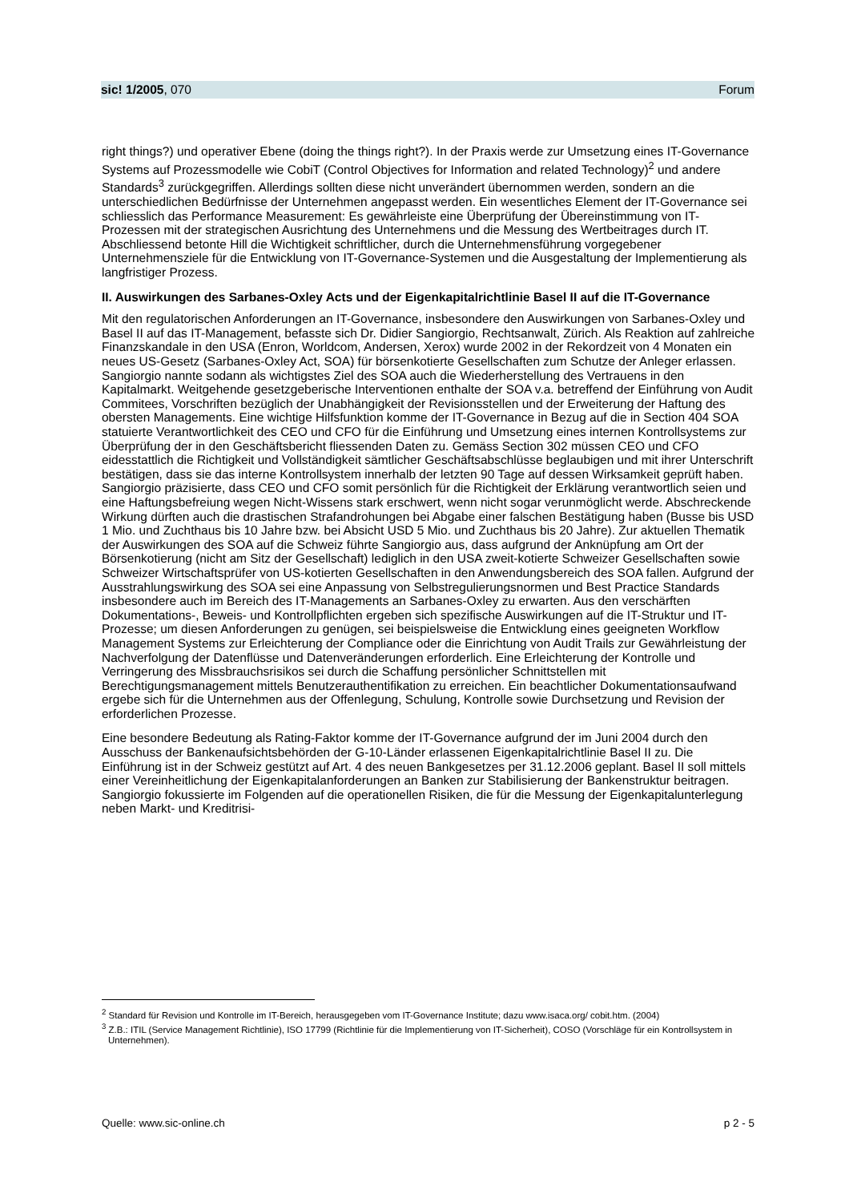sic! 1/2005, 070 Forum
right things?) und operativer Ebene (doing the things right?). In der Praxis werde zur Umsetzung eines IT-Governance Systems auf Prozessmodelle wie CobiT (Control Objectives for Information and related Technology)<sup>2</sup> und andere Standards<sup>3</sup> zurückgegriffen. Allerdings sollten diese nicht unverändert übernommen werden, sondern an die unterschiedlichen Bedürfnisse der Unternehmen angepasst werden. Ein wesentliches Element der IT-Governance sei schliesslich das Performance Measurement: Es gewährleiste eine Überprüfung der Übereinstimmung von IT-Prozessen mit der strategischen Ausrichtung des Unternehmens und die Messung des Wertbeitrages durch IT. Abschliessend betonte Hill die Wichtigkeit schriftlicher, durch die Unternehmensführung vorgegebener Unternehmensziele für die Entwicklung von IT-Governance-Systemen und die Ausgestaltung der Implementierung als langfristiger Prozess.
II. Auswirkungen des Sarbanes-Oxley Acts und der Eigenkapitalrichtlinie Basel II auf die IT-Governance
Mit den regulatorischen Anforderungen an IT-Governance, insbesondere den Auswirkungen von Sarbanes-Oxley und Basel II auf das IT-Management, befasste sich Dr. Didier Sangiorgio, Rechtsanwalt, Zürich. Als Reaktion auf zahlreiche Finanzskandale in den USA (Enron, Worldcom, Andersen, Xerox) wurde 2002 in der Rekordzeit von 4 Monaten ein neues US-Gesetz (Sarbanes-Oxley Act, SOA) für börsenkotierte Gesellschaften zum Schutze der Anleger erlassen. Sangiorgio nannte sodann als wichtigstes Ziel des SOA auch die Wiederherstellung des Vertrauens in den Kapitalmarkt. Weitgehende gesetzgeberische Interventionen enthalte der SOA v.a. betreffend der Einführung von Audit Commitees, Vorschriften bezüglich der Unabhängigkeit der Revisionsstellen und der Erweiterung der Haftung des obersten Managements. Eine wichtige Hilfsfunktion komme der IT-Governance in Bezug auf die in Section 404 SOA statuierte Verantwortlichkeit des CEO und CFO für die Einführung und Umsetzung eines internen Kontrollsystems zur Überprüfung der in den Geschäftsbericht fliessenden Daten zu. Gemäss Section 302 müssen CEO und CFO eidesstattlich die Richtigkeit und Vollständigkeit sämtlicher Geschäftsabschlüsse beglaubigen und mit ihrer Unterschrift bestätigen, dass sie das interne Kontrollsystem innerhalb der letzten 90 Tage auf dessen Wirksamkeit geprüft haben. Sangiorgio präzisierte, dass CEO und CFO somit persönlich für die Richtigkeit der Erklärung verantwortlich seien und eine Haftungsbefreiung wegen Nicht-Wissens stark erschwert, wenn nicht sogar verunmöglicht werde. Abschreckende Wirkung dürften auch die drastischen Strafandrohungen bei Abgabe einer falschen Bestätigung haben (Busse bis USD 1 Mio. und Zuchthaus bis 10 Jahre bzw. bei Absicht USD 5 Mio. und Zuchthaus bis 20 Jahre). Zur aktuellen Thematik der Auswirkungen des SOA auf die Schweiz führte Sangiorgio aus, dass aufgrund der Anknüpfung am Ort der Börsenkotierung (nicht am Sitz der Gesellschaft) lediglich in den USA zweit-kotierte Schweizer Gesellschaften sowie Schweizer Wirtschaftsprüfer von US-kotierten Gesellschaften in den Anwendungsbereich des SOA fallen. Aufgrund der Ausstrahlungswirkung des SOA sei eine Anpassung von Selbstregulierungsnormen und Best Practice Standards insbesondere auch im Bereich des IT-Managements an Sarbanes-Oxley zu erwarten. Aus den verschärften Dokumentations-, Beweis- und Kontrollpflichten ergeben sich spezifische Auswirkungen auf die IT-Struktur und IT-Prozesse; um diesen Anforderungen zu genügen, sei beispielsweise die Entwicklung eines geeigneten Workflow Management Systems zur Erleichterung der Compliance oder die Einrichtung von Audit Trails zur Gewährleistung der Nachverfolgung der Datenflüsse und Datenveränderungen erforderlich. Eine Erleichterung der Kontrolle und Verringerung des Missbrauchsrisikos sei durch die Schaffung persönlicher Schnittstellen mit Berechtigungsmanagement mittels Benutzerauthentifikation zu erreichen. Ein beachtlicher Dokumentationsaufwand ergebe sich für die Unternehmen aus der Offenlegung, Schulung, Kontrolle sowie Durchsetzung und Revision der erforderlichen Prozesse.
Eine besondere Bedeutung als Rating-Faktor komme der IT-Governance aufgrund der im Juni 2004 durch den Ausschuss der Bankenaufsichtsbehörden der G-10-Länder erlassenen Eigenkapitalrichtlinie Basel II zu. Die Einführung ist in der Schweiz gestützt auf Art. 4 des neuen Bankgesetzes per 31.12.2006 geplant. Basel II soll mittels einer Vereinheitlichung der Eigenkapitalanforderungen an Banken zur Stabilisierung der Bankenstruktur beitragen. Sangiorgio fokussierte im Folgenden auf die operationellen Risiken, die für die Messung der Eigenkapitalunterlegung neben Markt- und Kreditrisi-
<sup>2</sup> Standard für Revision und Kontrolle im IT-Bereich, herausgegeben vom IT-Governance Institute; dazu www.isaca.org/ cobit.htm. (2004)
<sup>3</sup> Z.B.: ITIL (Service Management Richtlinie), ISO 17799 (Richtlinie für die Implementierung von IT-Sicherheit), COSO (Vorschläge für ein Kontrollsystem in Unternehmen).
Quelle: www.sic-online.ch p 2 - 5